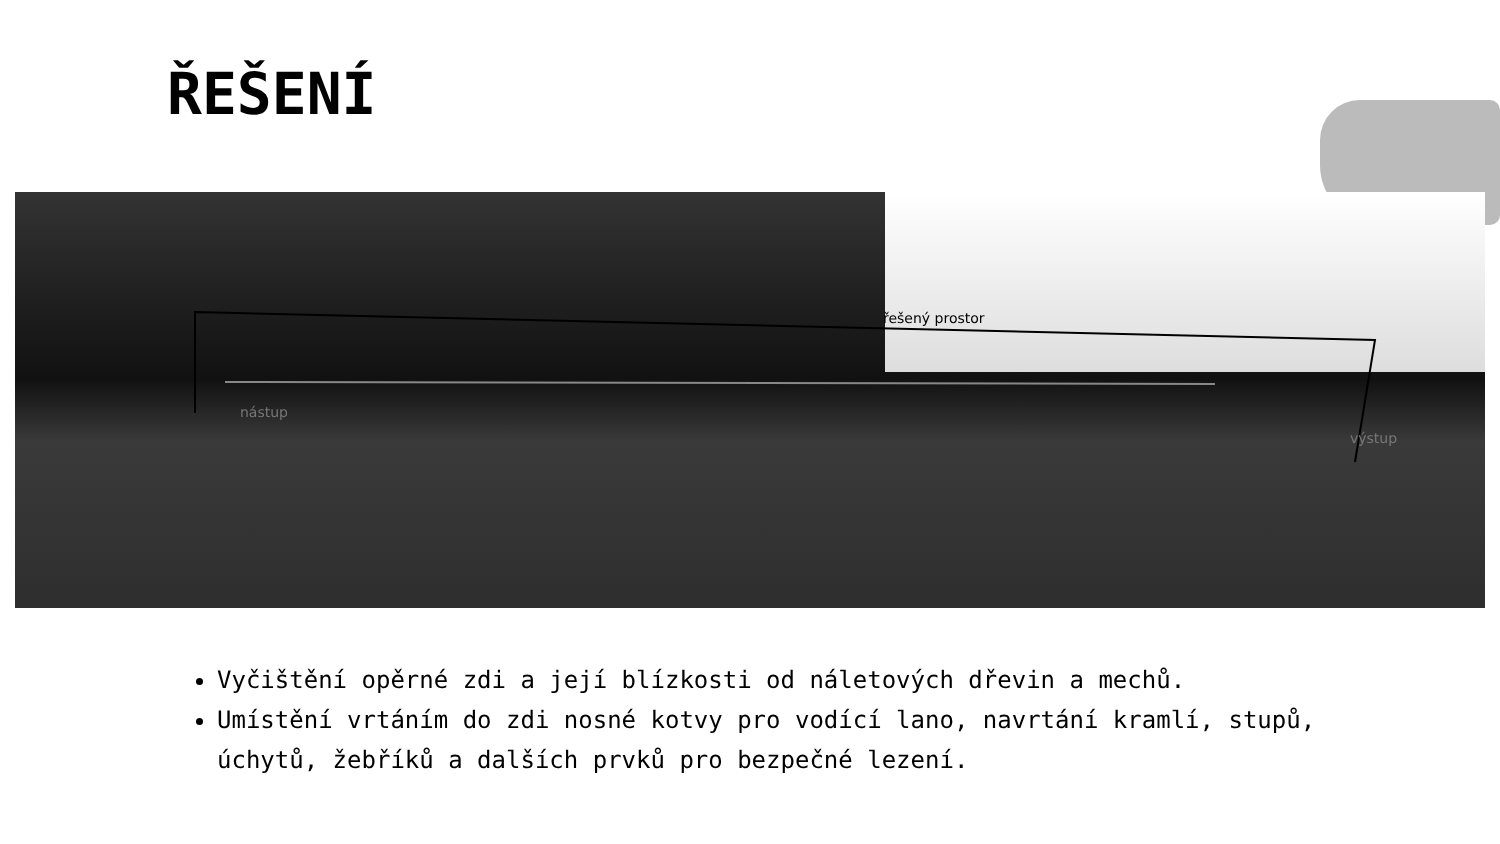ŘEŠENÍ
řešený prostor
nástup
výstup
Vyčištění opěrné zdi a její blízkosti od náletových dřevin a mechů.
Umístění vrtáním do zdi nosné kotvy pro vodící lano, navrtání kramlí, stupů, úchytů, žebříků a dalších prvků pro bezpečné lezení.